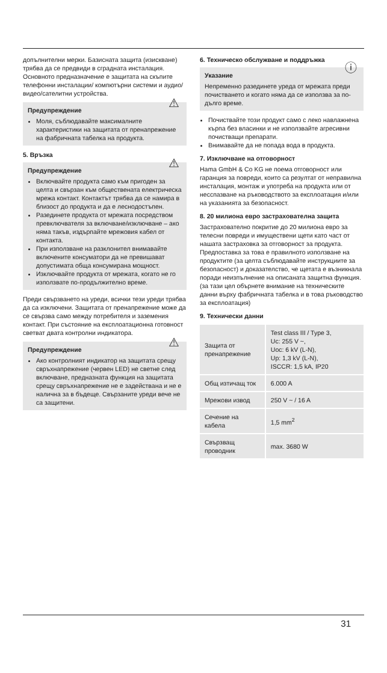допълнителни мерки. Базисната защита (изискване) трябва да се предвиди в сградната инсталация. Основното предназначение е защитата на скъпите телефонни инсталации/ компютърни системи и аудио/видео/сателитни устройства.
⚠ Предупреждение
Моля, съблюдавайте максималните характеристики на защитата от пренапрежение на фабричната табелка на продукта.
5. Връзка
⚠ Предупреждение
Включвайте продукта само към пригоден за целта и свързан към обществената електрическа мрежа контакт. Контактът трябва да се намира в близост до продукта и да е леснодостъпен.
Разединете продукта от мрежата посредством превключвателя за включване/изключване – ако няма такъв, издърпайте мрежовия кабел от контакта.
При използване на разклонител внимавайте включените консуматори да не превишават допустимата обща консумирана мощност.
Изключвайте продукта от мрежата, когато не го използвате по-продължително време.
Преди свързването на уреди, всички тези уреди трябва да са изключени. Защитата от пренапрежение може да се свързва само между потребителя и заземения контакт. При състояние на експлоатационна готовност светват двата контролни индикатора.
⚠ Предупреждение
Ако контролният индикатор на защитата срещу свръхнапрежение (червен LED) не светне след включване, предназната функция на защитата срещу свръхнапрежение не е задействана и не е налична за в бъдеще. Свързаните уреди вече не са защитени.
6. Техническо обслужване и поддръжка
ⓘ Указание
Непременно разединете уреда от мрежата преди почистването и когато няма да се използва за по-дълго време.
Почиствайте този продукт само с леко навлажнена кърпа без власинки и не използвайте агресивни почистващи препарати.
Внимавайте да не попада вода в продукта.
7. Изключване на отговорност
Hama GmbH & Co KG не поема отговорност или гаранция за повреди, които са резултат от неправилна инсталация, монтаж и употреба на продукта или от несспазване на ръководството за експлоатация и/или на указанията за безопасност.
8. 20 милиона евро застрахователна защита
Застрахователно покритие до 20 милиона евро за телесни повреди и имуществени щети като част от нашата застраховка за отговорност за продукта. Предпоставка за това е правилното използване на продуктите (за целта съблюдавайте инструкциите за безопасност) и доказателство, че щетата е възникнала поради неизпълнение на описаната защитна функция. (за тази цел обърнете внимание на техническите данни върху фабричната табелка и в това ръководство за експлоатация)
9. Технически данни
| Защита от пренапрежение | Test class III / Type 3, Uc: 255 V ~, Uoc: 6 kV (L-N), Up: 1,3 kV (L-N), ISCCR: 1,5 kA, IP20 |
| Общ изтичащ ток | 6.000 A |
| Мрежови извод | 250 V ~ / 16 A |
| Сечение на кабела | 1,5 mm<sup>2</sup> |
| Свързващ проводник | max. 3680 W |
31